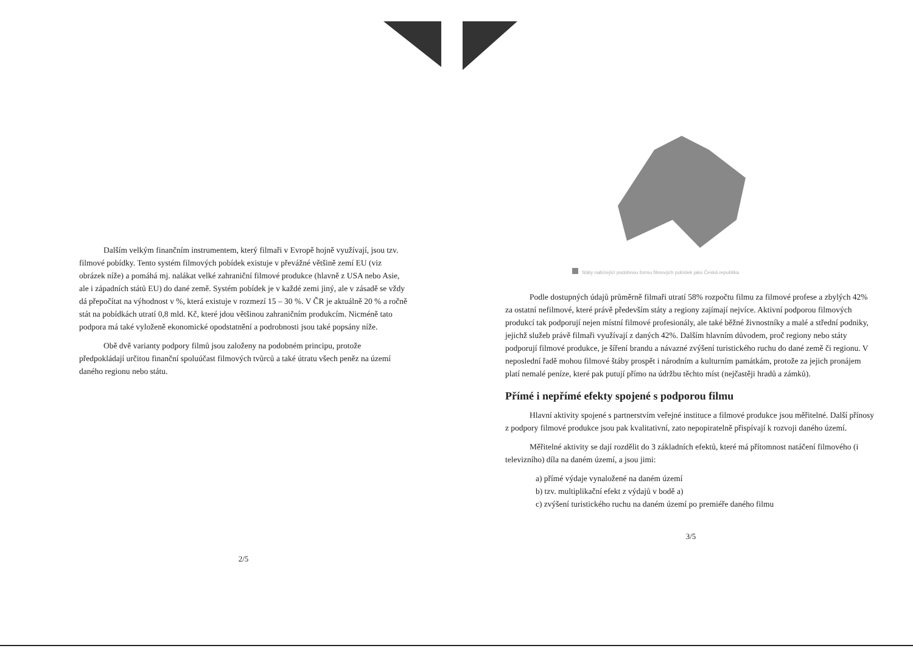Dalším velkým finančním instrumentem, který filmaři v Evropě hojně využívají, jsou tzv. filmové pobídky. Tento systém filmových pobídek existuje v převážné většině zemí EU (viz obrázek níže) a pomáhá mj. nalákat velké zahraniční filmové produkce (hlavně z USA nebo Asie, ale i západních států EU) do dané země. Systém pobídek je v každé zemi jiný, ale v zásadě se vždy dá přepočítat na výhodnost v %, která existuje v rozmezí 15 – 30 %. V ČR je aktuálně 20 % a ročně stát na pobídkách utratí 0,8 mld. Kč, které jdou většinou zahraničním produkcím. Nicméně tato podpora má také vyloženě ekonomické opodstatnění a podrobnosti jsou také popsány níže.
Obě dvě varianty podpory filmů jsou založeny na podobném principu, protože předpokládají určitou finanční spoluúčast filmových tvůrců a také útratu všech peněz na území daného regionu nebo státu.
2/5
Státy nabízející podobnou formu filmových pobídek jako Česká republika
Podle dostupných údajů průměrně filmaři utratí 58% rozpočtu filmu za filmové profese a zbylých 42% za ostatní nefilmové, které právě především státy a regiony zajímají nejvíce. Aktivní podporou filmových produkcí tak podporují nejen místní filmové profesionály, ale také běžné živnostníky a malé a střední podniky, jejichž služeb právě filmaři využívají z daných 42%. Dalším hlavním důvodem, proč regiony nebo státy podporují filmové produkce, je šíření brandu a návazné zvýšení turistického ruchu do dané země či regionu. V neposlední řadě mohou filmové štáby prospět i národním a kulturním památkám, protože za jejich pronájem platí nemalé peníze, které pak putují přímo na údržbu těchto míst (nejčastěji hradů a zámků).
Přímé i nepřímé efekty spojené s podporou filmu
Hlavní aktivity spojené s partnerstvím veřejné instituce a filmové produkce jsou měřitelné. Další přínosy z podpory filmové produkce jsou pak kvalitativní, zato nepopiratelně přispívají k rozvoji daného území.
Měřitelné aktivity se dají rozdělit do 3 základních efektů, které má přítomnost natáčení filmového (i televizního) díla na daném území, a jsou jimi:
a) přímé výdaje vynaložené na daném území
b) tzv. multiplikační efekt z výdajů v bodě a)
c) zvýšení turistického ruchu na daném území po premiéře daného filmu
3/5